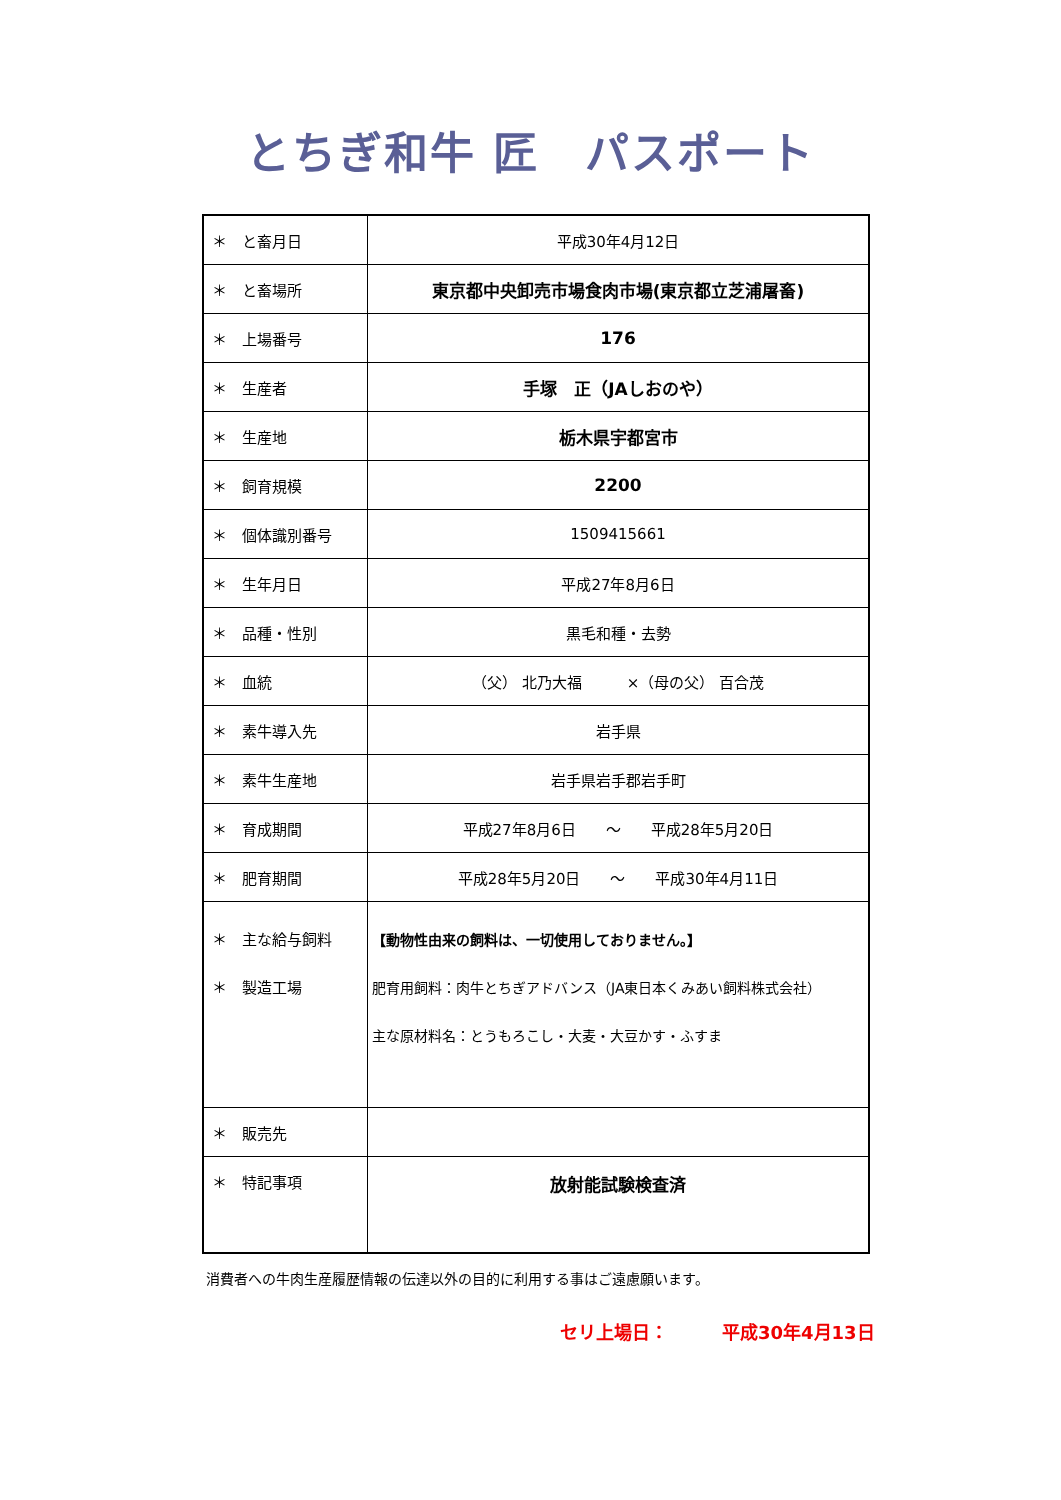とちぎ和牛 匠　パスポート
| ＊ と畜月日 | 平成30年4月12日 |
| ＊ と畜場所 | 東京都中央卸売市場食肉市場(東京都立芝浦屠畜) |
| ＊ 上場番号 | 176 |
| ＊ 生産者 | 手塚 正（JAしおのや） |
| ＊ 生産地 | 栃木県宇都宮市 |
| ＊ 飼育規模 | 2200 |
| ＊ 個体識別番号 | 1509415661 |
| ＊ 生年月日 | 平成27年8月6日 |
| ＊ 品種・性別 | 黒毛和種・去勢 |
| ＊ 血統 | （父） 北乃大福 ×（母の父） 百合茂 |
| ＊ 素牛導入先 | 岩手県 |
| ＊ 素牛生産地 | 岩手県岩手郡岩手町 |
| ＊ 育成期間 | 平成27年8月6日 ～ 平成28年5月20日 |
| ＊ 肥育期間 | 平成28年5月20日 ～ 平成30年4月11日 |
| ＊ 主な給与飼料 ＊ 製造工場 | 【動物性由来の飼料は、一切使用しておりません。】 肥育用飼料：肉牛とちぎアドバンス（JA東日本くみあい飼料株式会社） 主な原材料名：とうもろこし・大麦・大豆かす・ふすま |
| ＊ 販売先 | |
| ＊ 特記事項 | 放射能試験検査済 |
消費者への牛肉生産履歴情報の伝達以外の目的に利用する事はご遠慮願います。
セリ上場日：　　　平成30年4月13日